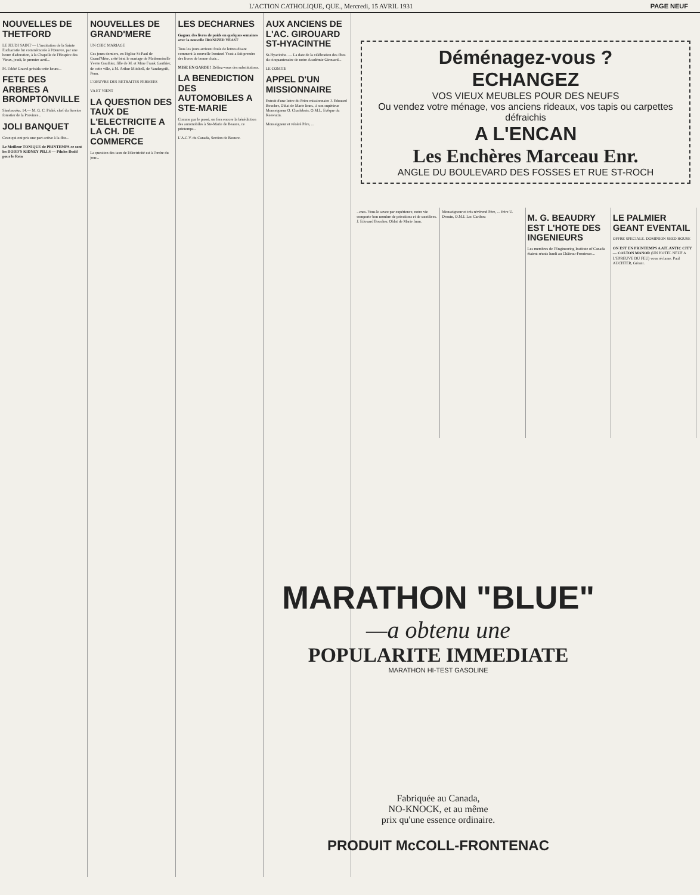L'ACTION CATHOLIQUE, QUE., Mercredi, 15 AVRIL 1931 PAGE NEUF
NOUVELLES DE THETFORD
LE JEUDI SAINT — L'institution de la Sainte Eucharistie fut commémorée à l'Oeuvre, par une heure d'adoration, à la Chapelle de l'Hospice des Vieux, jeudi, le premier avril...
M. l'abbé Gravel présida cette heure...
FETE DES ARBRES A BROMPTONVILLE
Sherbrooke, 14.— M. G. C. Piché, chef du Service forestier de la Province...
JOLI BANQUET
Ceux qui ont pris une part active à la fête...
Le Meilleur TONIQUE de PRINTEMPS ce sont les DODD'S KIDNEY PILLS — Pilules Dodd pour le Rein
NOUVELLES DE GRAND'MERE
UN CHIC MARIAGE
Ces jours derniers, en l'église St-Paul de Grand'Mère, a été béni le mariage de Mademoiselle Yvette Gauthier, fille de M. et Mme Frank Gauthier, de cette ville, à M. Arthur Mitchell, de Vandergrift, Penn.
L'OEUVRE DES RETRAITES FERMEES
VA ET VIENT
LA QUESTION DES TAUX DE L'ELECTRICITE A LA CH. DE COMMERCE
La question des taux de l'électricité est à l'ordre du jour...
LES DECHARNES
Gagnez des livres de poids en quelques semaines avec la nouvelle IRONIZED YEAST
Tous les jours arrivent foule de lettres disant comment la nouvelle Ironized Yeast a fait prendre des livres de bonne chair...
MISE EN GARDE ! Défiez-vous des substitutions.
LA BENEDICTION DES AUTOMOBILES A STE-MARIE
Comme par le passé, on fera encore la bénédiction des automobiles à Ste-Marie de Beauce, ce printemps...
L'A.C.V. du Canada, Section de Beauce.
AUX ANCIENS DE L'AC. GIROUARD ST-HYACINTHE
St-Hyacinthe. — La date de la célébration des fêtes du cinquantenaire de notre Académie Girouard...
LE COMITE
APPEL D'UN MISSIONNAIRE
Extrait d'une lettre du Frère missionnaire J. Edouard Boucher, Oblat de Marie Imm., à son supérieur Monseigneur O. Charlebois, O.M.I., Evêque du Keewatin.
Monseigneur et vénéré Père, ...
Déménagez-vous ?
ECHANGEZ
VOS VIEUX MEUBLES POUR DES NEUFS
Ou vendez votre ménage, vos anciens rideaux, vos tapis ou carpettes défraichis
A L'ENCAN
Les Enchères Marceau Enr.
ANGLE DU BOULEVARD DES FOSSES ET RUE ST-ROCH
...mes. Vous le savez par expérience, notre vie comporte bon nombre de privations et de sacrifices. J. Edouard Boucher, Oblat de Marie Imm.
Monseigneur et très révérend Père, ... frère U. Drouin, O.M.I. Lac Caribou
M. G. BEAUDRY EST L'HOTE DES INGENIEURS
Les membres de l'Engineering Institute of Canada étaient réunis lundi au Château-Frontenac...
LE PALMIER GEANT EVENTAIL
OFFRE SPECIALE. DOMINION SEED HOUSE
ON EST EN PRINTEMPS A ATLANTIC CITY — COLTON MANOR (UN HOTEL NEUF A L'EPREUVE DU FEU) vous réclame. Paul AUCHTER, Gérant.
MARATHON "BLUE"
—a obtenu une
POPULARITE IMMEDIATE
MARATHON HI-TEST GASOLINE
Fabriquée au Canada,
NO-KNOCK, et au même
prix qu'une essence ordinaire.
PRODUIT McCOLL-FRONTENAC